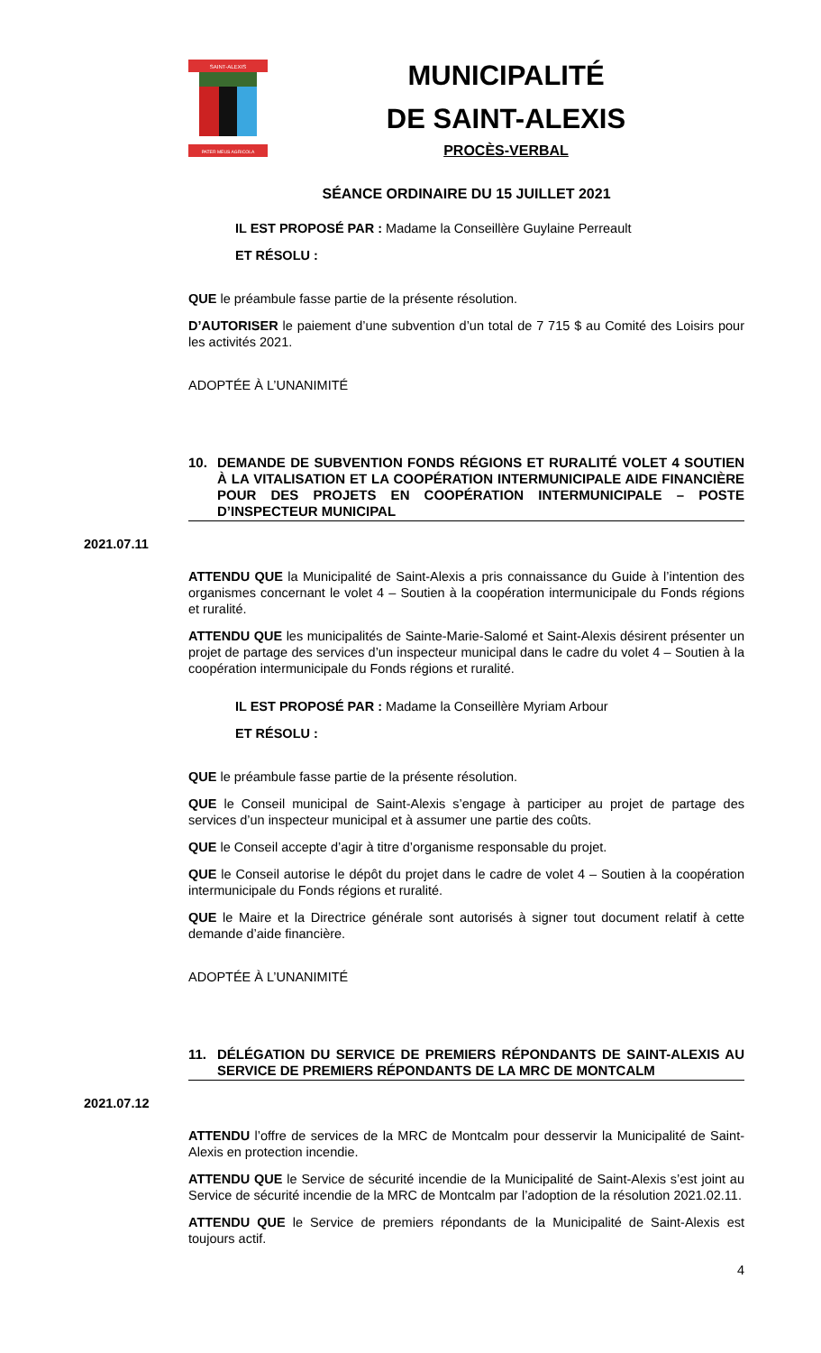SAINT-ALEXIS
PATER MEUS AGRICOLA
MUNICIPALITÉ
DE SAINT-ALEXIS
PROCÈS-VERBAL
SÉANCE ORDINAIRE DU 15 JUILLET 2021
IL EST PROPOSÉ PAR : Madame la Conseillère Guylaine Perreault
ET RÉSOLU :
QUE le préambule fasse partie de la présente résolution.
D’AUTORISER le paiement d’une subvention d’un total de 7 715 $ au Comité des Loisirs pour les activités 2021.
ADOPTÉE À L’UNANIMITÉ
10. DEMANDE DE SUBVENTION FONDS RÉGIONS ET RURALITÉ VOLET 4 SOUTIEN À LA VITALISATION ET LA COOPÉRATION INTERMUNICIPALE AIDE FINANCIÈRE POUR DES PROJETS EN COOPÉRATION INTERMUNICIPALE – POSTE D’INSPECTEUR MUNICIPAL
2021.07.11
ATTENDU QUE la Municipalité de Saint-Alexis a pris connaissance du Guide à l’intention des organismes concernant le volet 4 – Soutien à la coopération intermunicipale du Fonds régions et ruralité.
ATTENDU QUE les municipalités de Sainte-Marie-Salomé et Saint-Alexis désirent présenter un projet de partage des services d’un inspecteur municipal dans le cadre du volet 4 – Soutien à la coopération intermunicipale du Fonds régions et ruralité.
IL EST PROPOSÉ PAR : Madame la Conseillère Myriam Arbour
ET RÉSOLU :
QUE le préambule fasse partie de la présente résolution.
QUE le Conseil municipal de Saint-Alexis s’engage à participer au projet de partage des services d’un inspecteur municipal et à assumer une partie des coûts.
QUE le Conseil accepte d’agir à titre d’organisme responsable du projet.
QUE le Conseil autorise le dépôt du projet dans le cadre de volet 4 – Soutien à la coopération intermunicipale du Fonds régions et ruralité.
QUE le Maire et la Directrice générale sont autorisés à signer tout document relatif à cette demande d’aide financière.
ADOPTÉE À L’UNANIMITÉ
11. DÉLÉGATION DU SERVICE DE PREMIERS RÉPONDANTS DE SAINT-ALEXIS AU SERVICE DE PREMIERS RÉPONDANTS DE LA MRC DE MONTCALM
2021.07.12
ATTENDU l’offre de services de la MRC de Montcalm pour desservir la Municipalité de Saint-Alexis en protection incendie.
ATTENDU QUE le Service de sécurité incendie de la Municipalité de Saint-Alexis s’est joint au Service de sécurité incendie de la MRC de Montcalm par l’adoption de la résolution 2021.02.11.
ATTENDU QUE le Service de premiers répondants de la Municipalité de Saint-Alexis est toujours actif.
4